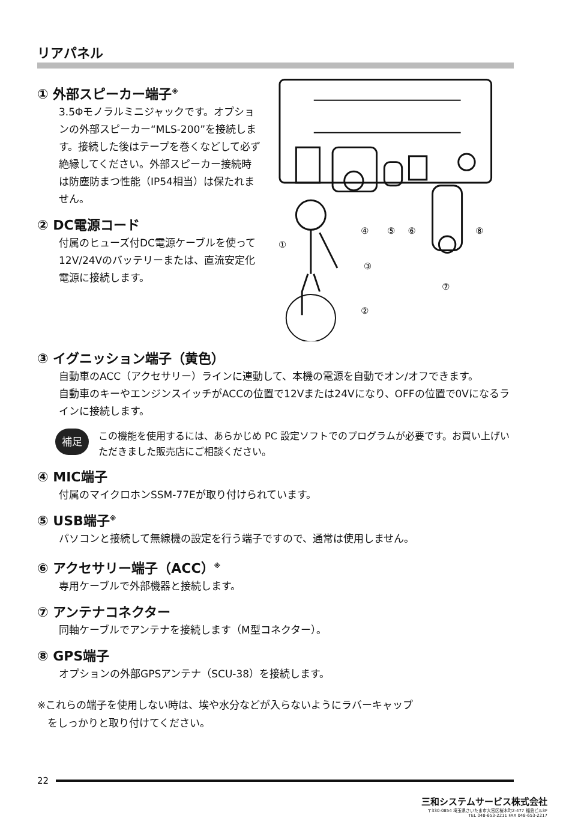リアパネル
① 外部スピーカー端子<sup>※</sup>
3.5Φモノラルミニジャックです。オプションの外部スピーカー“MLS-200”を接続します。接続した後はテープを巻くなどして必ず絶縁してください。外部スピーカー接続時は防塵防まつ性能（IP54相当）は保たれません。
② DC電源コード
付属のヒューズ付DC電源ケーブルを使って12V/24Vのバッテリーまたは、直流安定化電源に接続します。
①
④
⑤
⑥
⑧
③
②
⑦
③ イグニッション端子（黄色）
自動車のACC（アクセサリー）ラインに連動して、本機の電源を自動でオン/オフできます。
自動車のキーやエンジンスイッチがACCの位置で12Vまたは24Vになり、OFFの位置で0Vになるラインに接続します。
補足
この機能を使用するには、あらかじめ PC 設定ソフトでのプログラムが必要です。お買い上げいただきました販売店にご相談ください。
④ MIC端子
付属のマイクロホンSSM-77Eが取り付けられています。
⑤ USB端子<sup>※</sup>
パソコンと接続して無線機の設定を行う端子ですので、通常は使用しません。
⑥ アクセサリー端子（ACC）<sup>※</sup>
専用ケーブルで外部機器と接続します。
⑦ アンテナコネクター
同軸ケーブルでアンテナを接続します（M型コネクター）。
⑧ GPS端子
オプションの外部GPSアンテナ（SCU-38）を接続します。
※これらの端子を使用しない時は、埃や水分などが入らないようにラバーキャップ
　をしっかりと取り付けてください。
22
三和システムサービス株式会社
〒330-0854 埼玉県さいたま市大宮区桜木町2-477 福島ビル3F
TEL 048-653-2211 FAX 048-653-2217